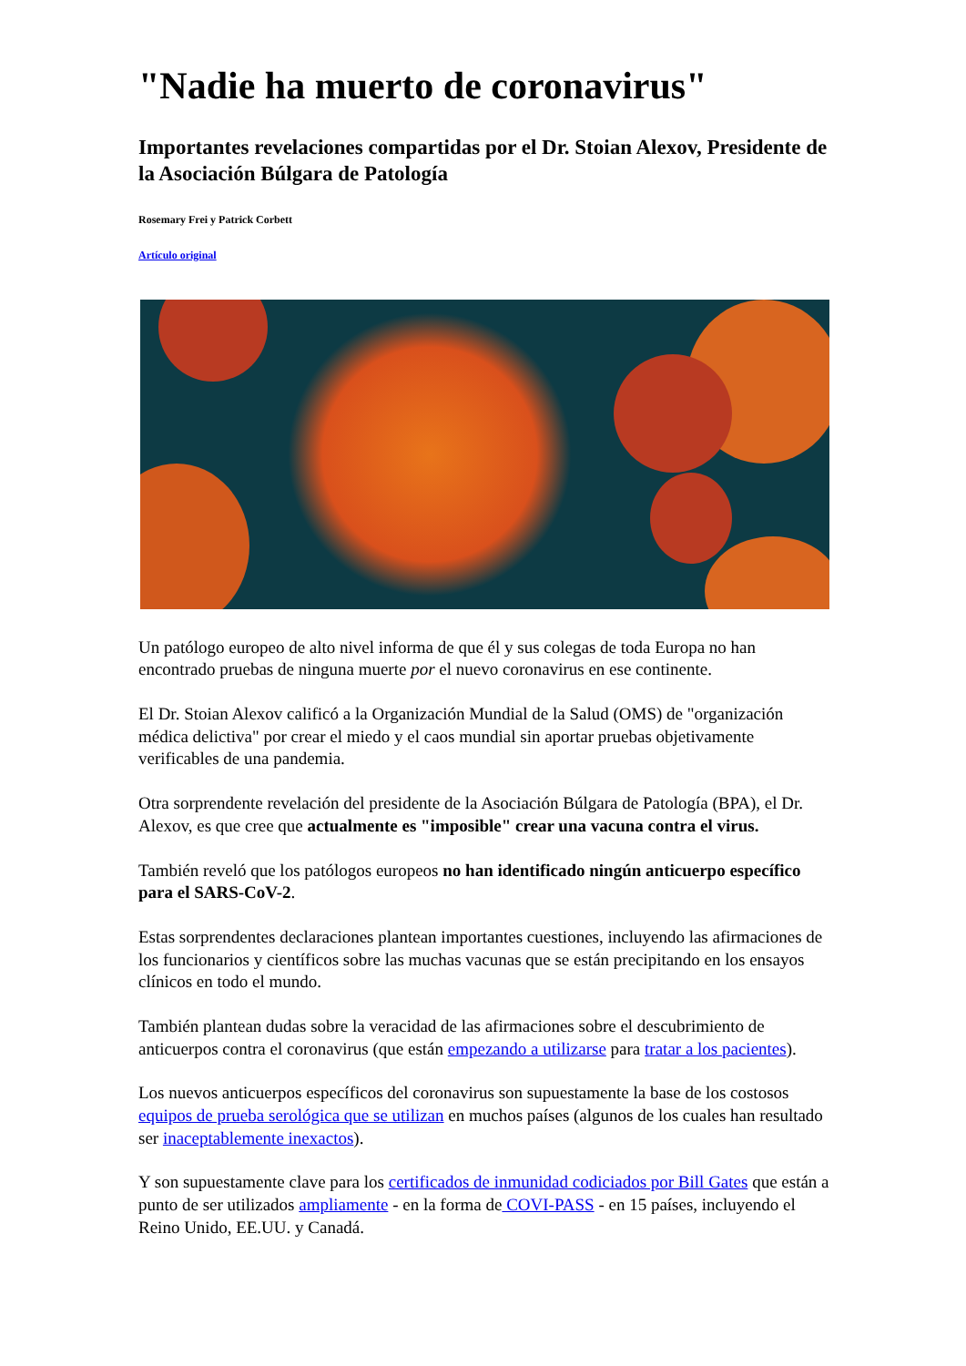"Nadie ha muerto de coronavirus"
Importantes revelaciones compartidas por el Dr. Stoian Alexov, Presidente de la Asociación Búlgara de Patología
Rosemary Frei y Patrick Corbett
Artículo original
Un patólogo europeo de alto nivel informa de que él y sus colegas de toda Europa no han encontrado pruebas de ninguna muerte por el nuevo coronavirus en ese continente.
El Dr. Stoian Alexov calificó a la Organización Mundial de la Salud (OMS) de "organización médica delictiva" por crear el miedo y el caos mundial sin aportar pruebas objetivamente verificables de una pandemia.
Otra sorprendente revelación del presidente de la Asociación Búlgara de Patología (BPA), el Dr. Alexov, es que cree que actualmente es "imposible" crear una vacuna contra el virus.
También reveló que los patólogos europeos no han identificado ningún anticuerpo específico para el SARS-CoV-2.
Estas sorprendentes declaraciones plantean importantes cuestiones, incluyendo las afirmaciones de los funcionarios y científicos sobre las muchas vacunas que se están precipitando en los ensayos clínicos en todo el mundo.
También plantean dudas sobre la veracidad de las afirmaciones sobre el descubrimiento de anticuerpos contra el coronavirus (que están empezando a utilizarse para tratar a los pacientes).
Los nuevos anticuerpos específicos del coronavirus son supuestamente la base de los costosos equipos de prueba serológica que se utilizan en muchos países (algunos de los cuales han resultado ser inaceptablemente inexactos).
Y son supuestamente clave para los certificados de inmunidad codiciados por Bill Gates que están a punto de ser utilizados ampliamente - en la forma de COVI-PASS - en 15 países, incluyendo el Reino Unido, EE.UU. y Canadá.